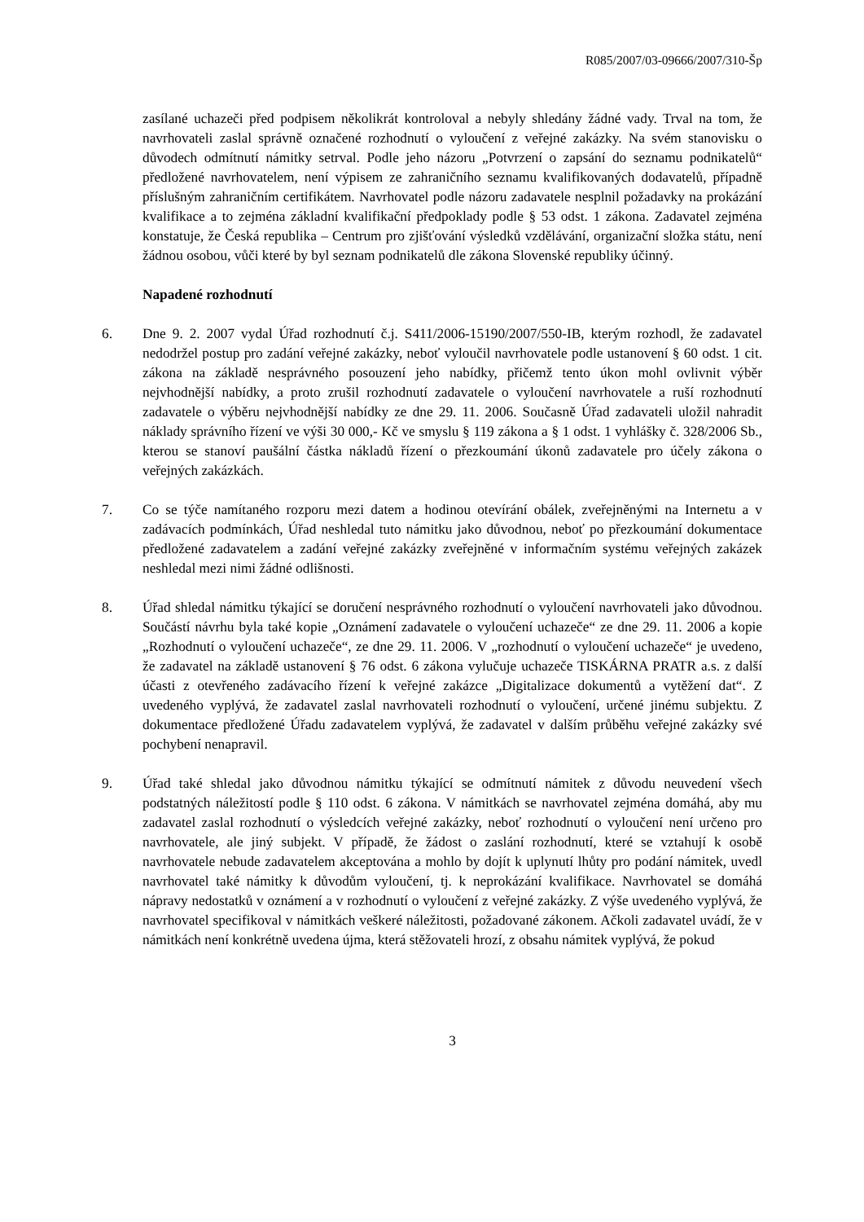R085/2007/03-09666/2007/310-Šp
zasílané uchazeči před podpisem několikrát kontroloval a nebyly shledány žádné vady. Trval na tom, že navrhovateli zaslal správně označené rozhodnutí o vyloučení z veřejné zakázky. Na svém stanovisku o důvodech odmítnutí námitky setrval. Podle jeho názoru „Potvrzení o zapsání do seznamu podnikatelů“ předložené navrhovatelem, není výpisem ze zahraničního seznamu kvalifikovaných dodavatelů, případně příslušným zahraničním certifikátem. Navrhovatel podle názoru zadavatele nesplnil požadavky na prokázání kvalifikace a to zejména základní kvalifikační předpoklady podle § 53 odst. 1 zákona. Zadavatel zejména konstatuje, že Česká republika – Centrum pro zjišťování výsledků vzdělávání, organizační složka státu, není žádnou osobou, vůči které by byl seznam podnikatelů dle zákona Slovenské republiky účinný.
Napadené rozhodnutí
6. Dne 9. 2. 2007 vydal Úřad rozhodnutí č.j. S411/2006-15190/2007/550-IB, kterým rozhodl, že zadavatel nedodržel postup pro zadání veřejné zakázky, neboť vyloučil navrhovatele podle ustanovení § 60 odst. 1 cit. zákona na základě nesprávného posouzení jeho nabídky, přičemž tento úkon mohl ovlivnit výběr nejvhodnější nabídky, a proto zrušil rozhodnutí zadavatele o vyloučení navrhovatele a ruší rozhodnutí zadavatele o výběru nejvhodnější nabídky ze dne 29. 11. 2006. Současně Úřad zadavateli uložil nahradit náklady správního řízení ve výši 30 000,- Kč ve smyslu § 119 zákona a § 1 odst. 1 vyhlášky č. 328/2006 Sb., kterou se stanoví paušální částka nákladů řízení o přezkoumání úkonů zadavatele pro účely zákona o veřejných zakázkách.
7. Co se týče namítaného rozporu mezi datem a hodinou otevírání obálek, zveřejněnými na Internetu a v zadávacích podmínkách, Úřad neshledal tuto námitku jako důvodnou, neboť po přezkoumání dokumentace předložené zadavatelem a zadání veřejné zakázky zveřejněné v informačním systému veřejných zakázek neshledal mezi nimi žádné odlišnosti.
8. Úřad shledal námitku týkající se doručení nesprávného rozhodnutí o vyloučení navrhovateli jako důvodnou. Součástí návrhu byla také kopie „Oznámení zadavatele o vyloučení uchazeče“ ze dne 29. 11. 2006 a kopie „Rozhodnutí o vyloučení uchazeče“, ze dne 29. 11. 2006. V „rozhodnutí o vyloučení uchazeče“ je uvedeno, že zadavatel na základě ustanovení § 76 odst. 6 zákona vylučuje uchazeče TISKÁRNA PRATR a.s. z další účasti z otevřeného zadávacího řízení k veřejné zakázce „Digitalizace dokumentů a vytěžení dat“. Z uvedeného vyplývá, že zadavatel zaslal navrhovateli rozhodnutí o vyloučení, určené jinému subjektu. Z dokumentace předložené Úřadu zadavatelem vyplývá, že zadavatel v dalším průběhu veřejné zakázky své pochybení nenapravil.
9. Úřad také shledal jako důvodnou námitku týkající se odmítnutí námitek z důvodu neuvedení všech podstatných náležitostí podle § 110 odst. 6 zákona. V námitkách se navrhovatel zejména domáhá, aby mu zadavatel zaslal rozhodnutí o výsledcích veřejné zakázky, neboť rozhodnutí o vyloučení není určeno pro navrhovatele, ale jiný subjekt. V případě, že žádost o zaslání rozhodnutí, které se vztahují k osobě navrhovatele nebude zadavatelem akceptována a mohlo by dojít k uplynutí lhůty pro podání námitek, uvedl navrhovatel také námitky k důvodům vyloučení, tj. k neprokázání kvalifikace. Navrhovatel se domáhá nápravy nedostatků v oznámení a v rozhodnutí o vyloučení z veřejné zakázky. Z výše uvedeného vyplývá, že navrhovatel specifikoval v námitkách veškeré náležitosti, požadované zákonem. Ačkoli zadavatel uvádí, že v námitkách není konkrétně uvedena újma, která stěžovateli hrozí, z obsahu námitek vyplývá, že pokud
3